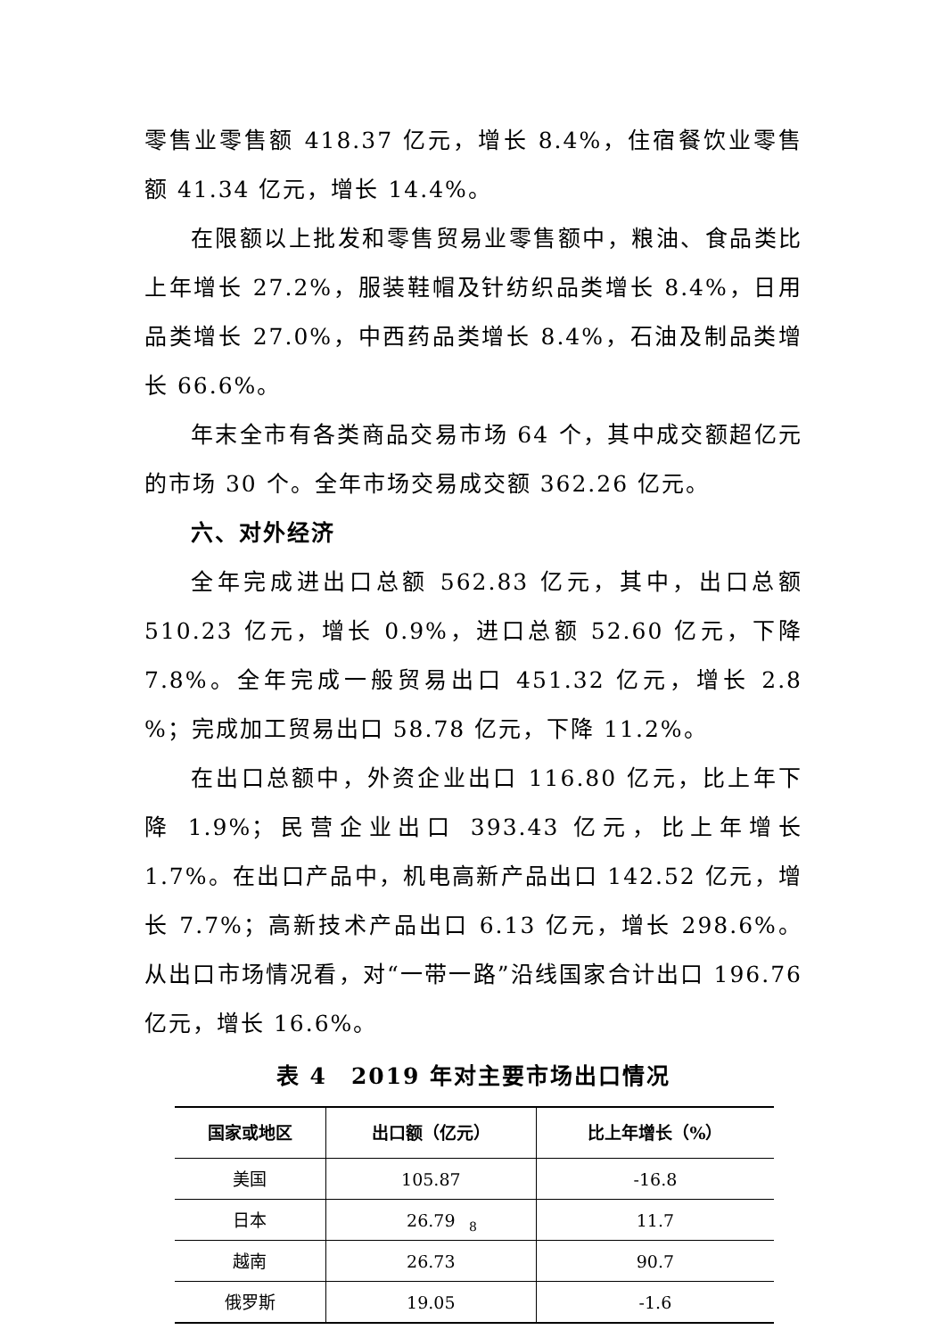零售业零售额 418.37 亿元，增长 8.4%，住宿餐饮业零售额 41.34 亿元，增长 14.4%。
在限额以上批发和零售贸易业零售额中，粮油、食品类比上年增长 27.2%，服装鞋帽及针纺织品类增长 8.4%，日用品类增长 27.0%，中西药品类增长 8.4%，石油及制品类增长 66.6%。
年末全市有各类商品交易市场 64 个，其中成交额超亿元的市场 30 个。全年市场交易成交额 362.26 亿元。
六、对外经济
全年完成进出口总额 562.83 亿元，其中，出口总额 510.23 亿元，增长 0.9%，进口总额 52.60 亿元，下降 7.8%。全年完成一般贸易出口 451.32 亿元，增长 2.8 %；完成加工贸易出口 58.78 亿元，下降 11.2%。
在出口总额中，外资企业出口 116.80 亿元，比上年下降 1.9%；民营企业出口 393.43 亿元，比上年增长 1.7%。在出口产品中，机电高新产品出口 142.52 亿元，增长 7.7%；高新技术产品出口 6.13 亿元，增长 298.6%。从出口市场情况看，对“一带一路”沿线国家合计出口 196.76 亿元，增长 16.6%。
表 4　2019 年对主要市场出口情况
| 国家或地区 | 出口额（亿元） | 比上年增长（%） |
| --- | --- | --- |
| 美国 | 105.87 | -16.8 |
| 日本 | 26.79 | 11.7 |
| 越南 | 26.73 | 90.7 |
| 俄罗斯 | 19.05 | -1.6 |
8